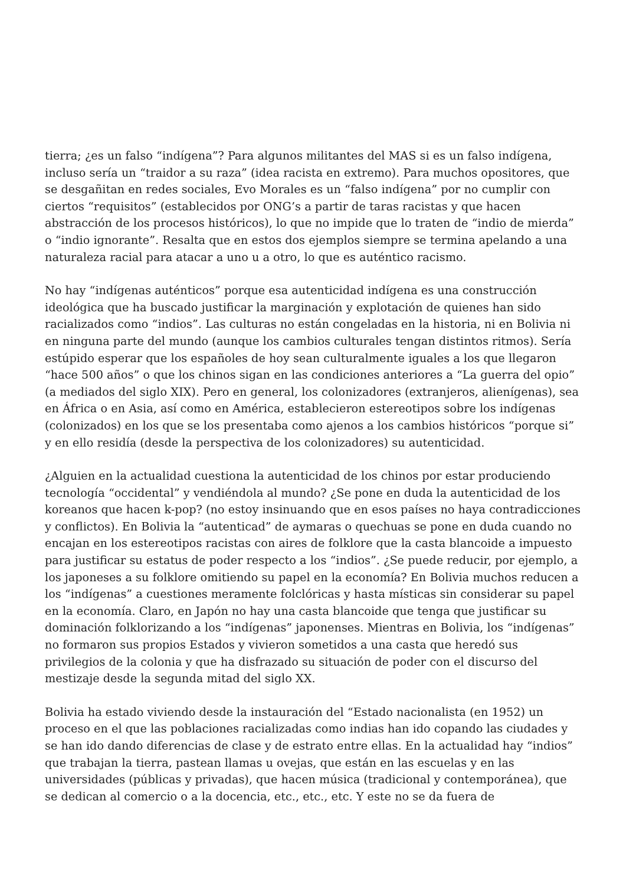tierra; ¿es un falso “indígena”? Para algunos militantes del MAS si es un falso indígena, incluso sería un “traidor a su raza” (idea racista en extremo). Para muchos opositores, que se desgañitan en redes sociales, Evo Morales es un “falso indígena” por no cumplir con ciertos “requisitos” (establecidos por ONG’s a partir de taras racistas y que hacen abstracción de los procesos históricos), lo que no impide que lo traten de “indio de mierda” o “indio ignorante”. Resalta que en estos dos ejemplos siempre se termina apelando a una naturaleza racial para atacar a uno u a otro, lo que es auténtico racismo.
No hay “indígenas auténticos” porque esa autenticidad indígena es una construcción ideológica que ha buscado justificar la marginación y explotación de quienes han sido racializados como “indios”. Las culturas no están congeladas en la historia, ni en Bolivia ni en ninguna parte del mundo (aunque los cambios culturales tengan distintos ritmos). Sería estúpido esperar que los españoles de hoy sean culturalmente iguales a los que llegaron “hace 500 años” o que los chinos sigan en las condiciones anteriores a “La guerra del opio” (a mediados del siglo XIX). Pero en general, los colonizadores (extranjeros, alienígenas), sea en África o en Asia, así como en América, establecieron estereotipos sobre los indígenas (colonizados) en los que se los presentaba como ajenos a los cambios históricos “porque si” y en ello residía (desde la perspectiva de los colonizadores) su autenticidad.
¿Alguien en la actualidad cuestiona la autenticidad de los chinos por estar produciendo tecnología “occidental” y vendiéndola al mundo? ¿Se pone en duda la autenticidad de los koreanos que hacen k-pop? (no estoy insinuando que en esos países no haya contradicciones y conflictos). En Bolivia la “autenticad” de aymaras o quechuas se pone en duda cuando no encajan en los estereotipos racistas con aires de folklore que la casta blancoide a impuesto para justificar su estatus de poder respecto a los “indios”. ¿Se puede reducir, por ejemplo, a los japoneses a su folklore omitiendo su papel en la economía? En Bolivia muchos reducen a los “indígenas” a cuestiones meramente folclóricas y hasta místicas sin considerar su papel en la economía. Claro, en Japón no hay una casta blancoide que tenga que justificar su dominación folklorizando a los “indígenas” japonenses. Mientras en Bolivia, los “indígenas” no formaron sus propios Estados y vivieron sometidos a una casta que heredó sus privilegios de la colonia y que ha disfrazado su situación de poder con el discurso del mestizaje desde la segunda mitad del siglo XX.
Bolivia ha estado viviendo desde la instauración del “Estado nacionalista (en 1952) un proceso en el que las poblaciones racializadas como indias han ido copando las ciudades y se han ido dando diferencias de clase y de estrato entre ellas. En la actualidad hay “indios” que trabajan la tierra, pastean llamas u ovejas, que están en las escuelas y en las universidades (públicas y privadas), que hacen música (tradicional y contemporánea), que se dedican al comercio o a la docencia, etc., etc., etc. Y este no se da fuera de